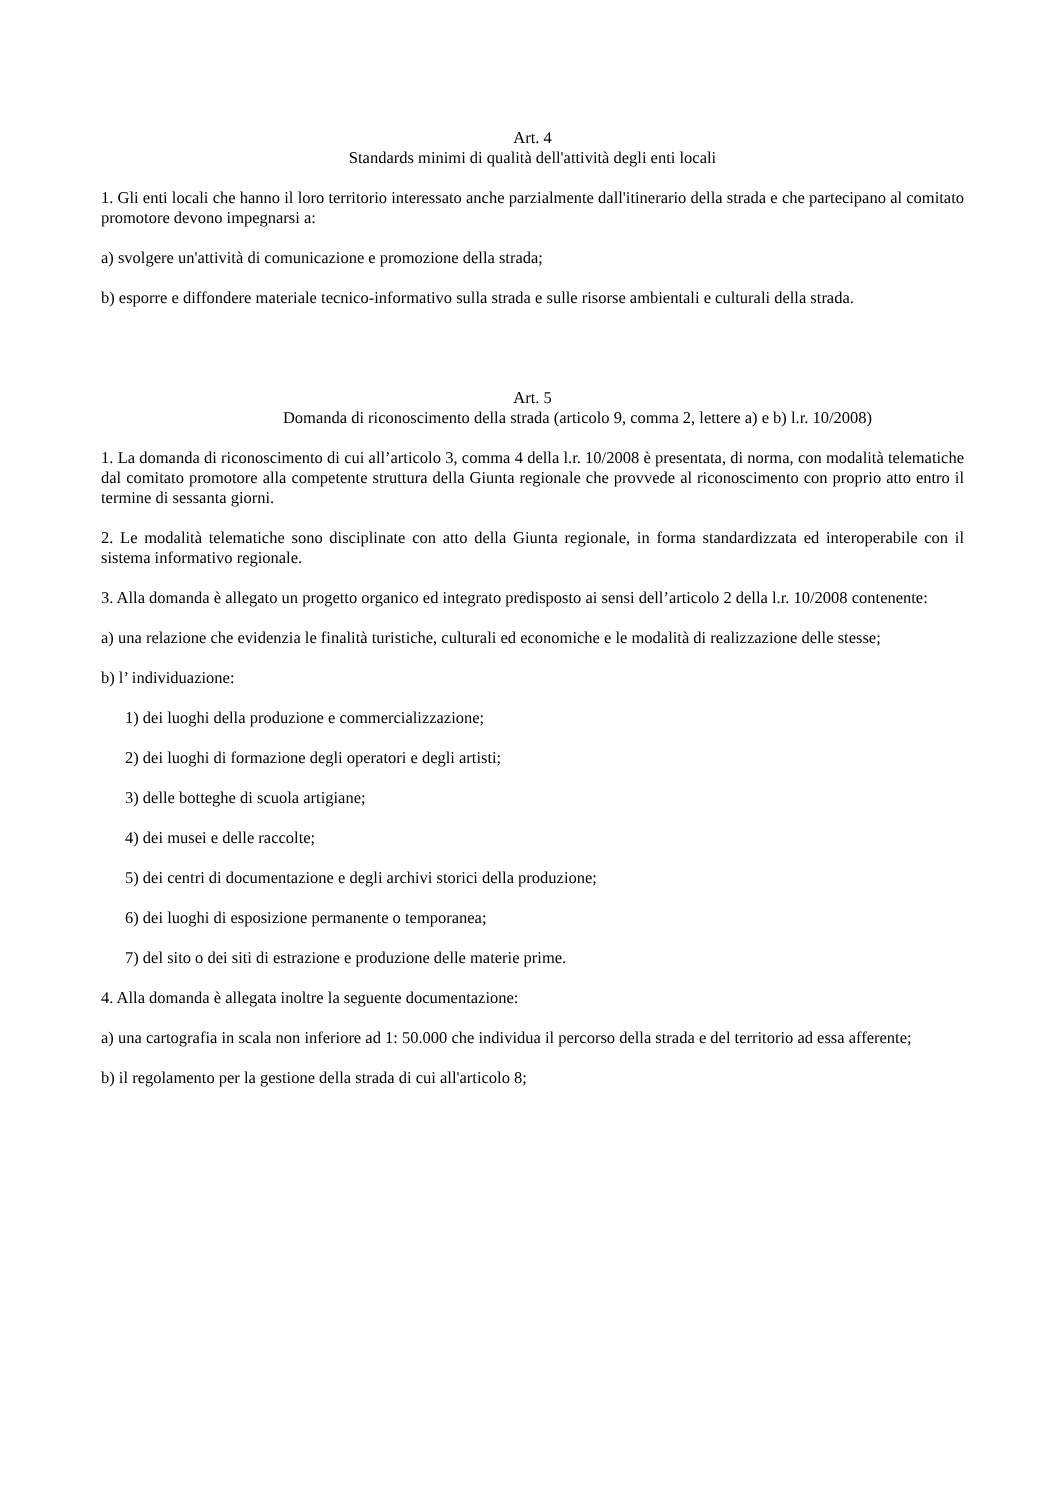Art. 4
Standards minimi di qualità dell'attività degli enti locali
1. Gli enti locali che hanno il loro territorio interessato anche parzialmente dall'itinerario della strada e che partecipano al comitato promotore devono impegnarsi a:
a) svolgere un'attività di comunicazione e promozione della strada;
b) esporre e diffondere materiale tecnico-informativo sulla strada e sulle risorse ambientali e culturali della strada.
Art. 5
Domanda di riconoscimento della strada (articolo 9, comma 2, lettere a) e b) l.r. 10/2008)
1. La domanda di riconoscimento di cui all’articolo 3, comma 4 della l.r. 10/2008 è presentata, di norma, con modalità telematiche dal comitato promotore alla competente struttura della Giunta regionale che provvede al riconoscimento con proprio atto entro il termine di sessanta giorni.
2. Le modalità telematiche sono disciplinate con atto della Giunta regionale, in forma standardizzata ed interoperabile con il sistema informativo regionale.
3. Alla domanda è allegato un progetto organico ed integrato predisposto ai sensi dell’articolo 2 della l.r. 10/2008 contenente:
a) una relazione che evidenzia le finalità turistiche, culturali ed economiche e le modalità di realizzazione delle stesse;
b) l’ individuazione:
1) dei luoghi della produzione e commercializzazione;
2) dei luoghi di formazione degli operatori e degli artisti;
3) delle botteghe di scuola artigiane;
4) dei musei e delle raccolte;
5) dei centri di documentazione e degli archivi storici della produzione;
6) dei luoghi di esposizione permanente o temporanea;
7) del sito o dei siti di estrazione e produzione delle materie prime.
4. Alla domanda è allegata inoltre la seguente documentazione:
a) una cartografia in scala non inferiore ad 1: 50.000 che individua il percorso della strada e del territorio ad essa afferente;
b) il regolamento per la gestione della strada di cui all'articolo 8;